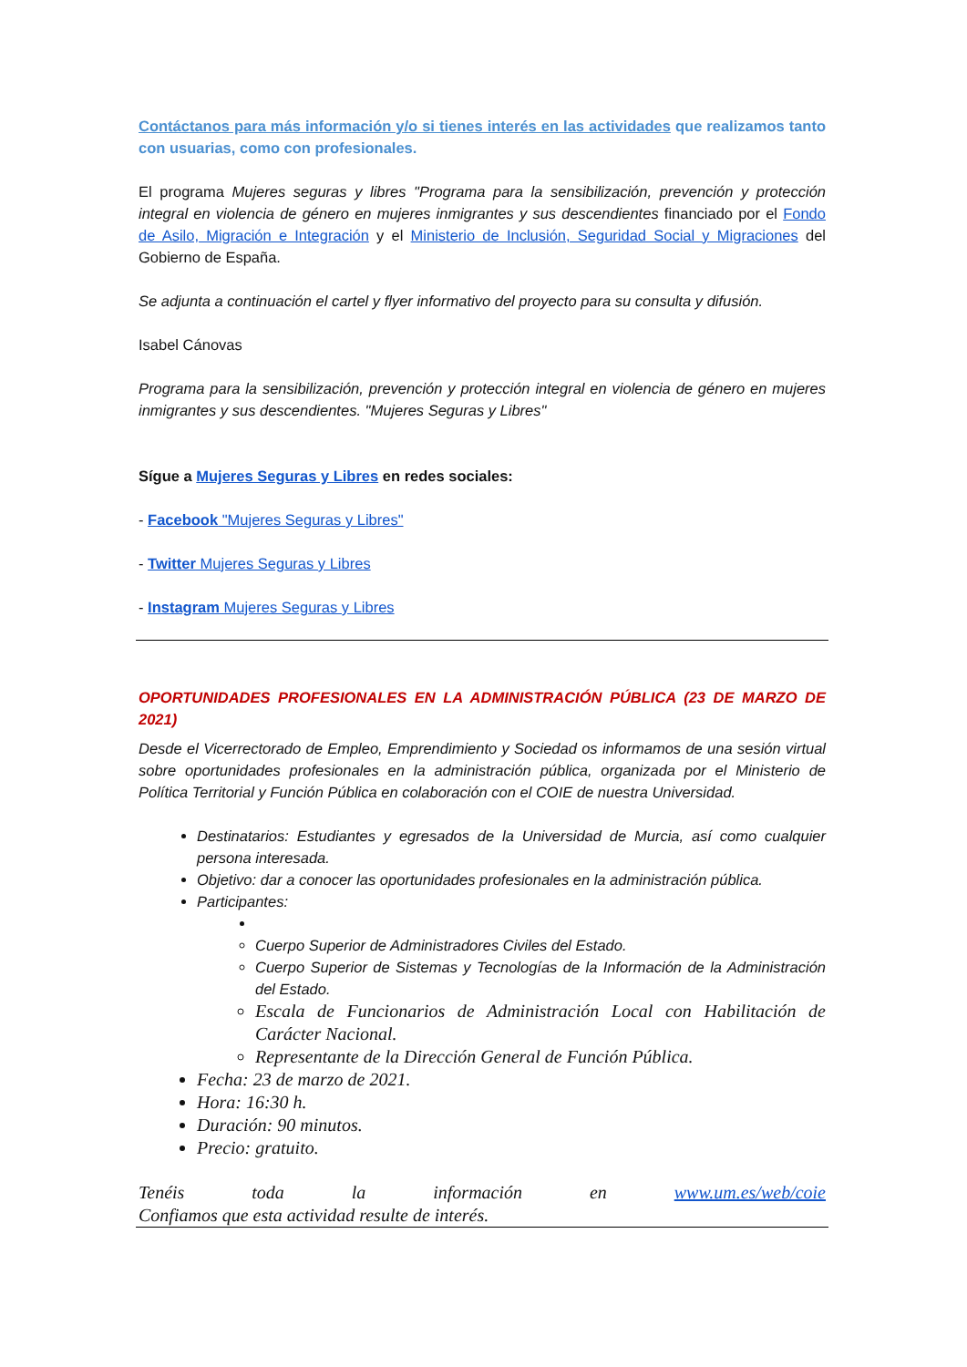Contáctanos para más información y/o si tienes interés en las actividades que realizamos tanto con usuarias, como con profesionales.
El programa Mujeres seguras y libres "Programa para la sensibilización, prevención y protección integral en violencia de género en mujeres inmigrantes y sus descendientes financiado por el Fondo de Asilo, Migración e Integración y el Ministerio de Inclusión, Seguridad Social y Migraciones del Gobierno de España.
Se adjunta a continuación el cartel y flyer informativo del proyecto para su consulta y difusión.
Isabel Cánovas
Programa para la sensibilización, prevención y protección integral en violencia de género en mujeres inmigrantes y sus descendientes. "Mujeres Seguras y Libres"
Sígue a Mujeres Seguras y Libres en redes sociales:
- Facebook "Mujeres Seguras y Libres"
- Twitter Mujeres Seguras y Libres
- Instagram Mujeres Seguras y Libres
OPORTUNIDADES PROFESIONALES EN LA ADMINISTRACIÓN PÚBLICA (23 DE MARZO DE 2021)
Desde el Vicerrectorado de Empleo, Emprendimiento y Sociedad os informamos de una sesión virtual sobre oportunidades profesionales en la administración pública, organizada por el Ministerio de Política Territorial y Función Pública en colaboración con el COIE de nuestra Universidad.
Destinatarios: Estudiantes y egresados de la Universidad de Murcia, así como cualquier persona interesada.
Objetivo: dar a conocer las oportunidades profesionales en la administración pública.
Participantes:
Cuerpo Superior de Administradores Civiles del Estado.
Cuerpo Superior de Sistemas y Tecnologías de la Información de la Administración del Estado.
Escala de Funcionarios de Administración Local con Habilitación de Carácter Nacional.
Representante de la Dirección General de Función Pública.
Fecha: 23 de marzo de 2021.
Hora: 16:30 h.
Duración: 90 minutos.
Precio: gratuito.
Tenéis toda la información en www.um.es/web/coie
Confiamos que esta actividad resulte de interés.